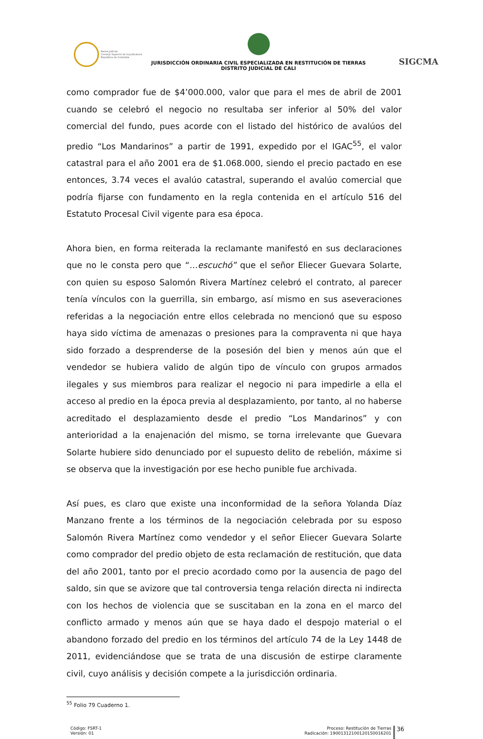Rama Judicial
Consejo Superior de la Judicatura
República de Colombia
JURISDICCIÓN ORDINARIA CIVIL ESPECIALIZADA EN RESTITUCIÓN DE TIERRAS
DISTRITO JUDICIAL DE CALI
SIGCMA
como comprador fue de $4’000.000, valor que para el mes de abril de 2001 cuando se celebró el negocio no resultaba ser inferior al 50% del valor comercial del fundo, pues acorde con el listado del histórico de avalúos del predio “Los Mandarinos” a partir de 1991, expedido por el IGAC<sup>55</sup>, el valor catastral para el año 2001 era de $1.068.000, siendo el precio pactado en ese entonces, 3.74 veces el avalúo catastral, superando el avalúo comercial que podría fijarse con fundamento en la regla contenida en el artículo 516 del Estatuto Procesal Civil vigente para esa época.
Ahora bien, en forma reiterada la reclamante manifestó en sus declaraciones que no le consta pero que “…escuchó” que el señor Eliecer Guevara Solarte, con quien su esposo Salomón Rivera Martínez celebró el contrato, al parecer tenía vínculos con la guerrilla, sin embargo, así mismo en sus aseveraciones referidas a la negociación entre ellos celebrada no mencionó que su esposo haya sido víctima de amenazas o presiones para la compraventa ni que haya sido forzado a desprenderse de la posesión del bien y menos aún que el vendedor se hubiera valido de algún tipo de vínculo con grupos armados ilegales y sus miembros para realizar el negocio ni para impedirle a ella el acceso al predio en la época previa al desplazamiento, por tanto, al no haberse acreditado el desplazamiento desde el predio “Los Mandarinos” y con anterioridad a la enajenación del mismo, se torna irrelevante que Guevara Solarte hubiere sido denunciado por el supuesto delito de rebelión, máxime si se observa que la investigación por ese hecho punible fue archivada.
Así pues, es claro que existe una inconformidad de la señora Yolanda Díaz Manzano frente a los términos de la negociación celebrada por su esposo Salomón Rivera Martínez como vendedor y el señor Eliecer Guevara Solarte como comprador del predio objeto de esta reclamación de restitución, que data del año 2001, tanto por el precio acordado como por la ausencia de pago del saldo, sin que se avizore que tal controversia tenga relación directa ni indirecta con los hechos de violencia que se suscitaban en la zona en el marco del conflicto armado y menos aún que se haya dado el despojo material o el abandono forzado del predio en los términos del artículo 74 de la Ley 1448 de 2011, evidenciándose que se trata de una discusión de estirpe claramente civil, cuyo análisis y decisión compete a la jurisdicción ordinaria.
<sup>55</sup> Folio 79 Cuaderno 1.
Código: FSRT-1
Versión: 01
Proceso: Restitución de Tierras
Radicación: 19001312100120150016201
36